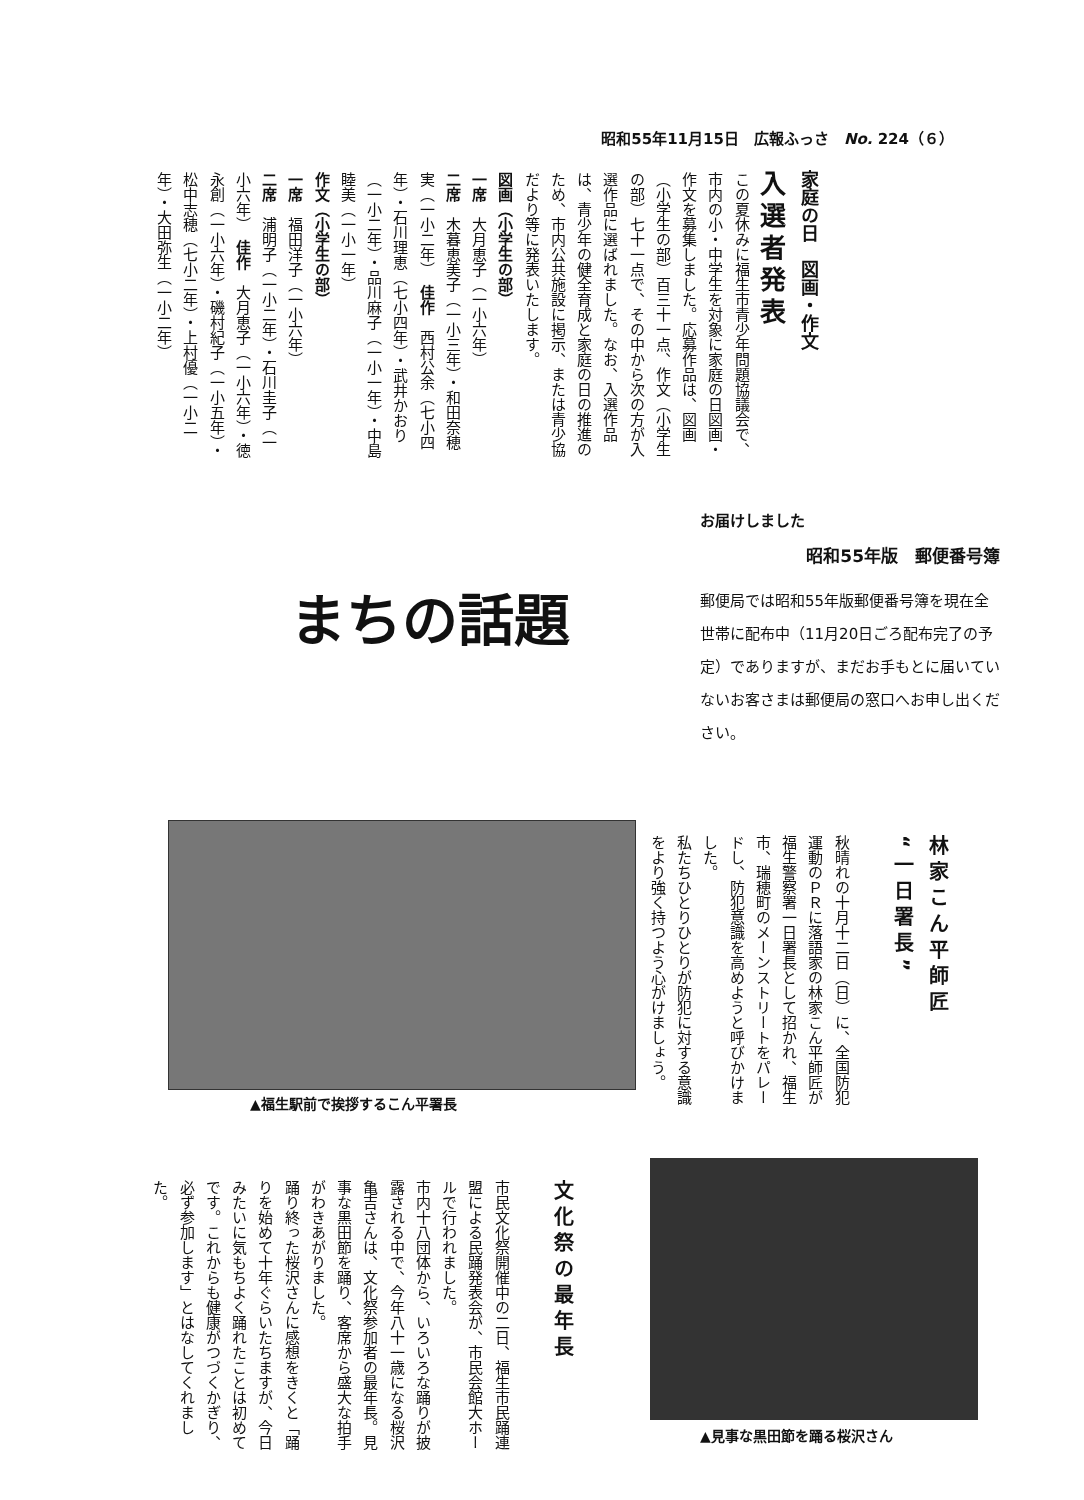昭和55年11月15日　広報ふっさ　No. 224（６）
家庭の日　図画・作文
入選者発表
この夏休みに福生市青少年問題協議会で、市内の小・中学生を対象に家庭の日図画・作文を募集しました。応募作品は、図画（小学生の部）百三十一点、作文（小学生の部）七十一点で、その中から次の方が入選作品に選ばれました。なお、入選作品は、青少年の健全育成と家庭の日の推進のため、市内公共施設に掲示、または青少協だより等に発表いたします。
図画（小学生の部）
一席　大月恵子（一小六年）
二席　木暮恵美子（一小三年）・和田奈穂実（一小二年）　佳作　西村公余（七小四年）・石川理恵（七小四年）・武井かおり（一小二年）・品川麻子（一小一年）・中島睦美（一小一年）
作文（小学生の部）
一席　福田洋子（一小六年）
二席　浦明子（一小二年）・石川圭子（一小六年）　佳作　大月恵子（一小六年）・徳永創（一小六年）・磯村紀子（一小五年）・松中志穂（七小二年）・上村優（一小二年）・大田弥生（一小二年）
まちの話題
お届けしました
昭和55年版　郵便番号簿
郵便局では昭和55年版郵便番号簿を現在全世帯に配布中（11月20日ごろ配布完了の予定）でありますが、まだお手もとに届いていないお客さまは郵便局の窓口へお申し出ください。
▲福生駅前で挨拶するこん平署長
林家こん平師匠
“一日署長”
秋晴れの十月十二日（日）に、全国防犯運動のＰＲに落語家の林家こん平師匠が福生警察署一日署長として招かれ、福生市、瑞穂町のメーンストリートをパレードし、防犯意識を高めようと呼びかけました。
私たちひとりひとりが防犯に対する意識をより強く持つよう心がけましょう。
▲見事な黒田節を踊る桜沢さん
文化祭の最年長
市民文化祭開催中の二日、福生市民踊連盟による民踊発表会が、市民会館大ホールで行われました。
市内十八団体から、いろいろな踊りが披露される中で、今年八十一歳になる桜沢亀吉さんは、文化祭参加者の最年長。見事な黒田節を踊り、客席から盛大な拍手がわきあがりました。
踊り終った桜沢さんに感想をきくと「踊りを始めて十年ぐらいたちますが、今日みたいに気もちよく踊れたことは初めてです。これからも健康がつづくかぎり、必ず参加します」とはなしてくれました。